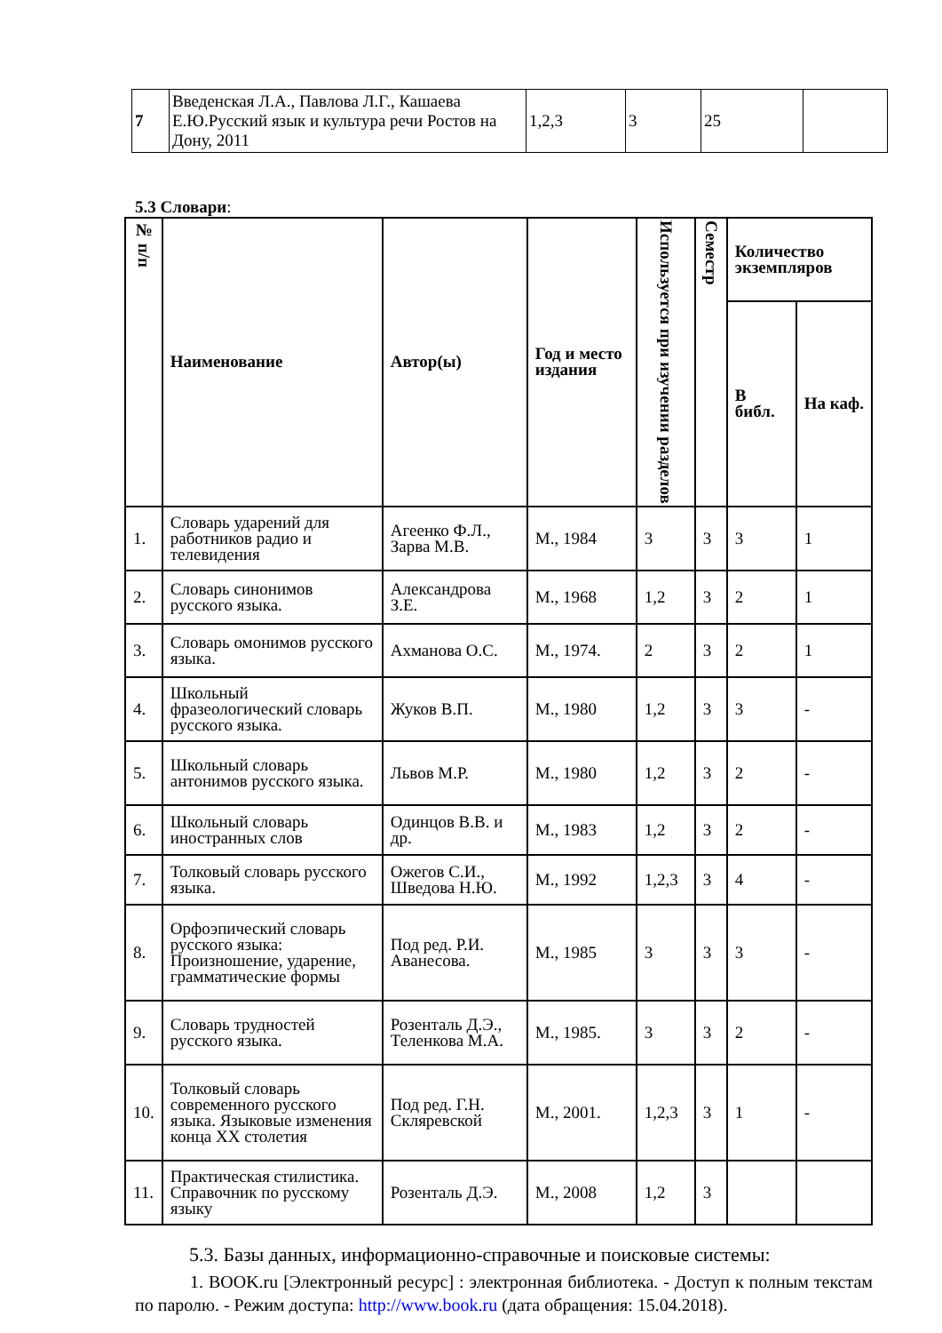| 7 | Введенская Л.А., Павлова Л.Г., Кашаева Е.Ю.Русский язык и культура речи Ростов на Дону, 2011 | 1,2,3 | 3 | 25 | |
5.3 Словари:
| № п/п | Наименование | Автор(ы) | Год и место издания | Используется при изучении разделов | Семестр | Количество экземпляров | |
| --- | --- | --- | --- | --- | --- | --- | --- |
| | | | | | | В библ. | На каф. |
| 1. | Словарь ударений для работников радио и телевидения | Агеенко Ф.Л., Зарва М.В. | М., 1984 | 3 | 3 | 3 | 1 |
| 2. | Словарь синонимов русского языка. | Александрова З.Е. | М., 1968 | 1,2 | 3 | 2 | 1 |
| 3. | Словарь омонимов русского языка. | Ахманова О.С. | М., 1974. | 2 | 3 | 2 | 1 |
| 4. | Школьный фразеологический словарь русского языка. | Жуков В.П. | М., 1980 | 1,2 | 3 | 3 | - |
| 5. | Школьный словарь антонимов русского языка. | Львов М.Р. | М., 1980 | 1,2 | 3 | 2 | - |
| 6. | Школьный словарь иностранных слов | Одинцов В.В. и др. | М., 1983 | 1,2 | 3 | 2 | - |
| 7. | Толковый словарь русского языка. | Ожегов С.И., Шведова Н.Ю. | М., 1992 | 1,2,3 | 3 | 4 | - |
| 8. | Орфоэпический словарь русского языка: Произношение, ударение, грамматические формы | Под ред. Р.И. Аванесова. | М., 1985 | 3 | 3 | 3 | - |
| 9. | Словарь трудностей русского языка. | Розенталь Д.Э., Теленкова М.А. | М., 1985. | 3 | 3 | 2 | - |
| 10. | Толковый словарь современного русского языка. Языковые изменения конца XX столетия | Под ред. Г.Н. Скляревской | М., 2001. | 1,2,3 | 3 | 1 | - |
| 11. | Практическая стилистика. Справочник по русскому языку | Розенталь Д.Э. | М., 2008 | 1,2 | 3 | | |
5.3. Базы данных, информационно-справочные и поисковые системы:
1. BOOK.ru [Электронный ресурс] : электронная библиотека. - Доступ к полным текстам по паролю. - Режим доступа: http://www.book.ru (дата обращения: 15.04.2018).